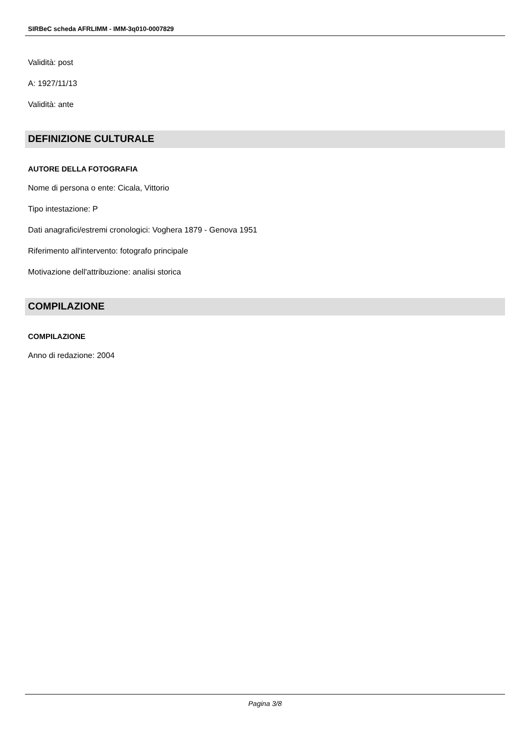SIRBeC scheda AFRLIMM - IMM-3q010-0007829
Validità: post
A: 1927/11/13
Validità: ante
DEFINIZIONE CULTURALE
AUTORE DELLA FOTOGRAFIA
Nome di persona o ente: Cicala, Vittorio
Tipo intestazione: P
Dati anagrafici/estremi cronologici: Voghera 1879 - Genova 1951
Riferimento all'intervento: fotografo principale
Motivazione dell'attribuzione: analisi storica
COMPILAZIONE
COMPILAZIONE
Anno di redazione: 2004
Pagina 3/8